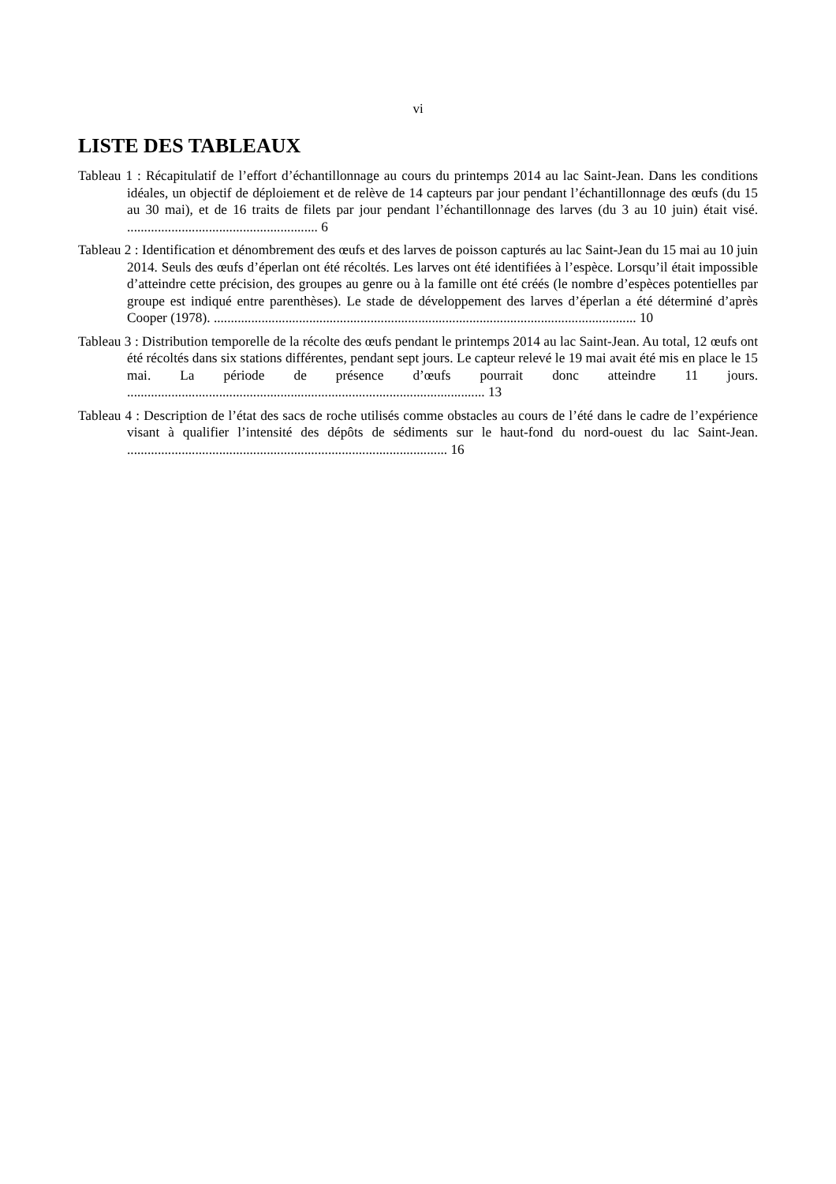vi
LISTE DES TABLEAUX
Tableau 1 : Récapitulatif de l’effort d’échantillonnage au cours du printemps 2014 au lac Saint-Jean. Dans les conditions idéales, un objectif de déploiement et de relève de 14 capteurs par jour pendant l’échantillonnage des œufs (du 15 au 30 mai), et de 16 traits de filets par jour pendant l’échantillonnage des larves (du 3 au 10 juin) était visé. ........................................................ 6
Tableau 2 : Identification et dénombrement des œufs et des larves de poisson capturés au lac Saint-Jean du 15 mai au 10 juin 2014. Seuls des œufs d’éperlan ont été récoltés. Les larves ont été identifiées à l’espèce. Lorsqu’il était impossible d’atteindre cette précision, des groupes au genre ou à la famille ont été créés (le nombre d’espèces potentielles par groupe est indiqué entre parenthèses). Le stade de développement des larves d’éperlan a été déterminé d’après Cooper (1978). ............................................................................................................................ 10
Tableau 3 : Distribution temporelle de la récolte des œufs pendant le printemps 2014 au lac Saint-Jean. Au total, 12 œufs ont été récoltés dans six stations différentes, pendant sept jours. Le capteur relevé le 19 mai avait été mis en place le 15 mai. La période de présence d’œufs pourrait donc atteindre 11 jours. ......................................................................................................... 13
Tableau 4 : Description de l’état des sacs de roche utilisés comme obstacles au cours de l’été dans le cadre de l’expérience visant à qualifier l’intensité des dépôts de sédiments sur le haut-fond du nord-ouest du lac Saint-Jean. .............................................................................................. 16